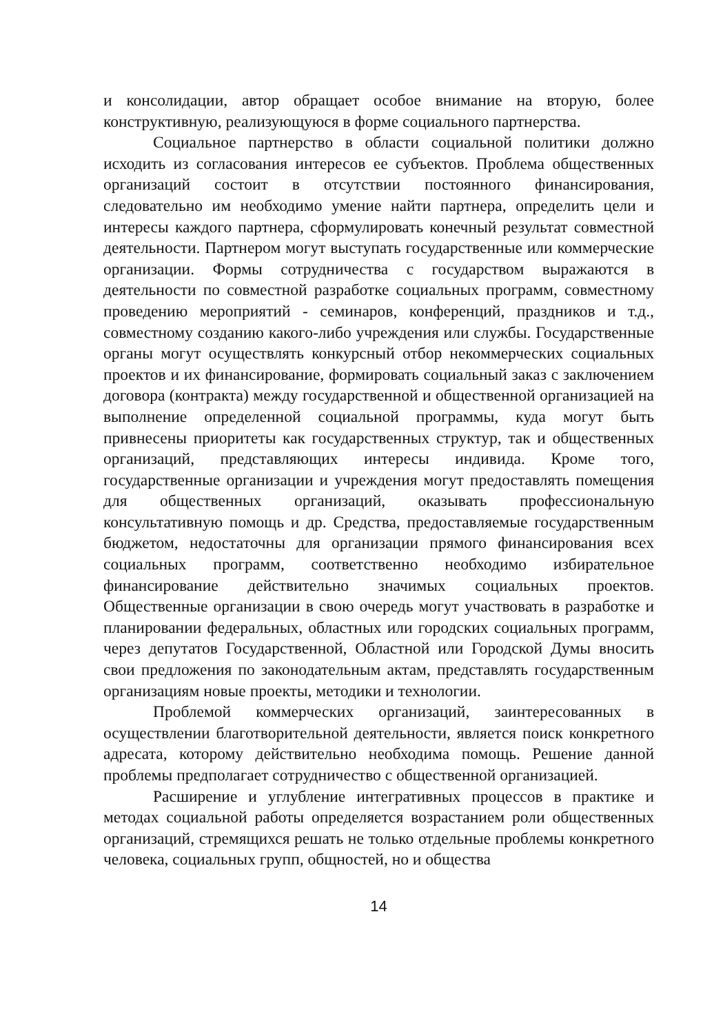и консолидации, автор обращает особое внимание на вторую, более конструктивную, реализующуюся в форме социального партнерства.
Социальное партнерство в области социальной политики должно исходить из согласования интересов ее субъектов. Проблема общественных организаций состоит в отсутствии постоянного финансирования, следовательно им необходимо умение найти партнера, определить цели и интересы каждого партнера, сформулировать конечный результат совместной деятельности. Партнером могут выступать государственные или коммерческие организации. Формы сотрудничества с государством выражаются в деятельности по совместной разработке социальных программ, совместному проведению мероприятий - семинаров, конференций, праздников и т.д., совместному созданию какого-либо учреждения или службы. Государственные органы могут осуществлять конкурсный отбор некоммерческих социальных проектов и их финансирование, формировать социальный заказ с заключением договора (контракта) между государственной и общественной организацией на выполнение определенной социальной программы, куда могут быть привнесены приоритеты как государственных структур, так и общественных организаций, представляющих интересы индивида. Кроме того, государственные организации и учреждения могут предоставлять помещения для общественных организаций, оказывать профессиональную консультативную помощь и др. Средства, предоставляемые государственным бюджетом, недостаточны для организации прямого финансирования всех социальных программ, соответственно необходимо избирательное финансирование действительно значимых социальных проектов. Общественные организации в свою очередь могут участвовать в разработке и планировании федеральных, областных или городских социальных программ, через депутатов Государственной, Областной или Городской Думы вносить свои предложения по законодательным актам, представлять государственным организациям новые проекты, методики и технологии.
Проблемой коммерческих организаций, заинтересованных в осуществлении благотворительной деятельности, является поиск конкретного адресата, которому действительно необходима помощь. Решение данной проблемы предполагает сотрудничество с общественной организацией.
Расширение и углубление интегративных процессов в практике и методах социальной работы определяется возрастанием роли общественных организаций, стремящихся решать не только отдельные проблемы конкретного человека, социальных групп, общностей, но и общества
14